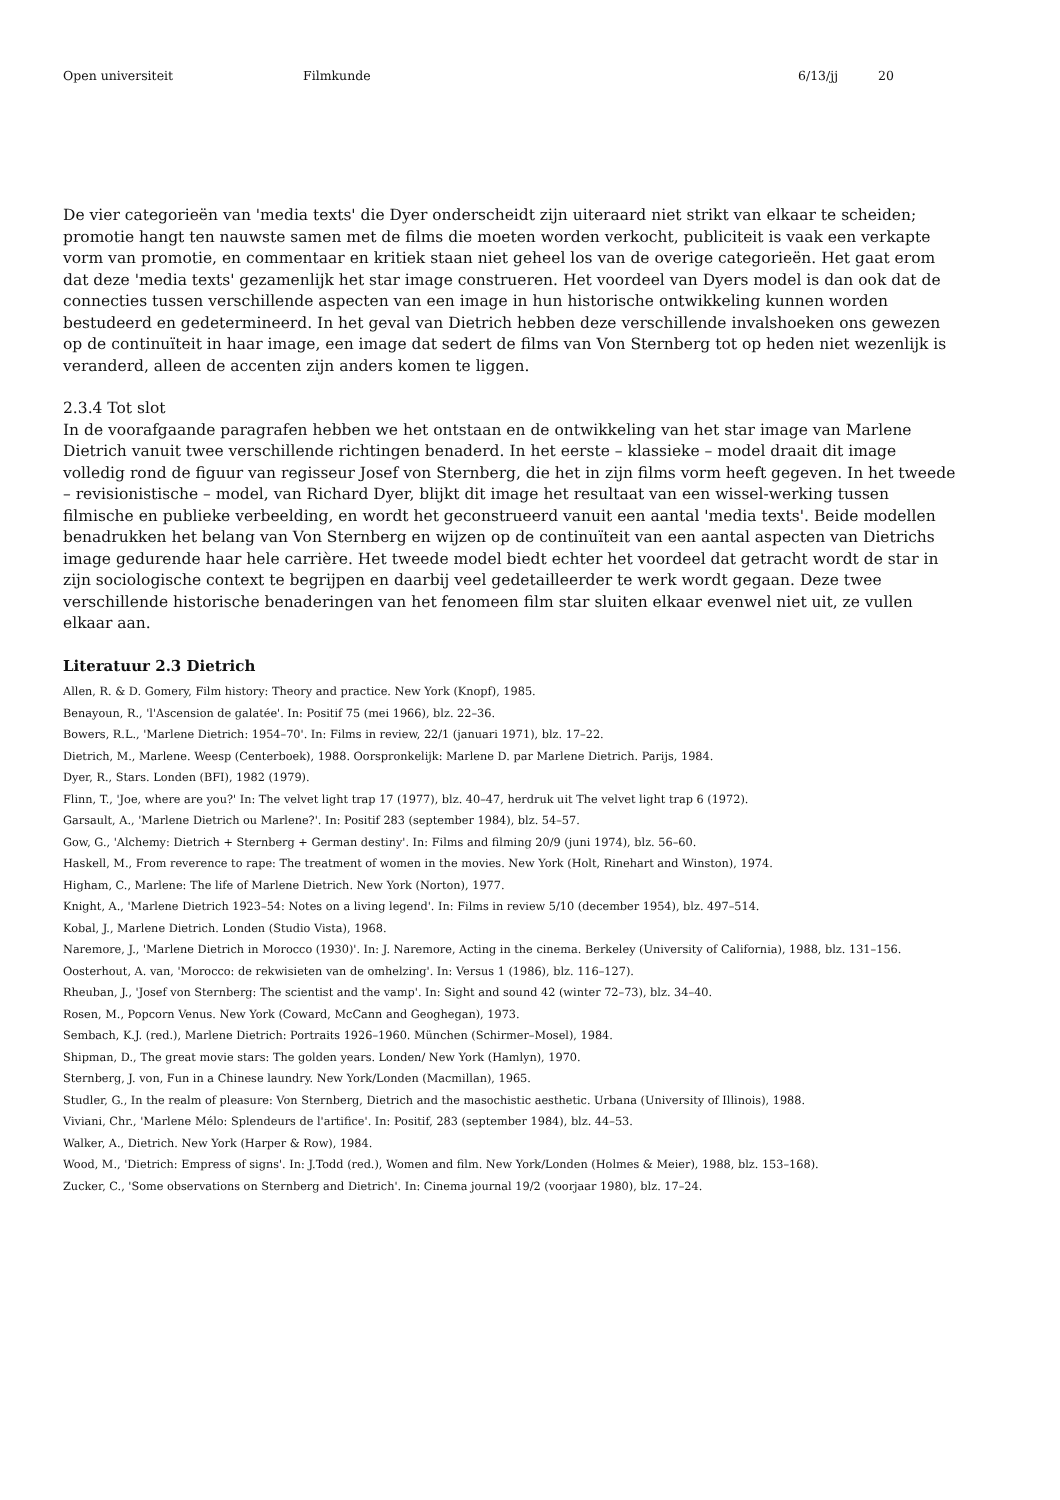Open universiteit Filmkunde 6/13/jj 20
De vier categorieën van 'media texts' die Dyer onderscheidt zijn uiteraard niet strikt van elkaar te scheiden; promotie hangt ten nauwste samen met de films die moeten worden verkocht, publiciteit is vaak een verkapte vorm van promotie, en commentaar en kritiek staan niet geheel los van de overige categorieën. Het gaat erom dat deze 'media texts' gezamenlijk het star image construeren. Het voordeel van Dyers model is dan ook dat de connecties tussen verschillende aspecten van een image in hun historische ontwikkeling kunnen worden bestudeerd en gedetermineerd. In het geval van Dietrich hebben deze verschillende invalshoeken ons gewezen op de continuïteit in haar image, een image dat sedert de films van Von Sternberg tot op heden niet wezenlijk is veranderd, alleen de accenten zijn anders komen te liggen.
2.3.4 Tot slot
In de voorafgaande paragrafen hebben we het ontstaan en de ontwikkeling van het star image van Marlene Dietrich vanuit twee verschillende richtingen benaderd. In het eerste – klassieke – model draait dit image volledig rond de figuur van regisseur Josef von Sternberg, die het in zijn films vorm heeft gegeven. In het tweede – revisionistische – model, van Richard Dyer, blijkt dit image het resultaat van een wissel-werking tussen filmische en publieke verbeelding, en wordt het geconstrueerd vanuit een aantal 'media texts'. Beide modellen benadrukken het belang van Von Sternberg en wijzen op de continuïteit van een aantal aspecten van Dietrichs image gedurende haar hele carrière. Het tweede model biedt echter het voordeel dat getracht wordt de star in zijn sociologische context te begrijpen en daarbij veel gedetailleerder te werk wordt gegaan. Deze twee verschillende historische benaderingen van het fenomeen film star sluiten elkaar evenwel niet uit, ze vullen elkaar aan.
Literatuur 2.3 Dietrich
Allen, R. & D. Gomery, Film history: Theory and practice. New York (Knopf), 1985.
Benayoun, R., 'l'Ascension de galatée'. In: Positif 75 (mei 1966), blz. 22–36.
Bowers, R.L., 'Marlene Dietrich: 1954–70'. In: Films in review, 22/1 (januari 1971), blz. 17–22.
Dietrich, M., Marlene. Weesp (Centerboek), 1988. Oorspronkelijk: Marlene D. par Marlene Dietrich. Parijs, 1984.
Dyer, R., Stars. Londen (BFI), 1982 (1979).
Flinn, T., 'Joe, where are you?' In: The velvet light trap 17 (1977), blz. 40–47, herdruk uit The velvet light trap 6 (1972).
Garsault, A., 'Marlene Dietrich ou Marlene?'. In: Positif 283 (september 1984), blz. 54–57.
Gow, G., 'Alchemy: Dietrich + Sternberg + German destiny'. In: Films and filming 20/9 (juni 1974), blz. 56–60.
Haskell, M., From reverence to rape: The treatment of women in the movies. New York (Holt, Rinehart and Winston), 1974.
Higham, C., Marlene: The life of Marlene Dietrich. New York (Norton), 1977.
Knight, A., 'Marlene Dietrich 1923–54: Notes on a living legend'. In: Films in review 5/10 (december 1954), blz. 497–514.
Kobal, J., Marlene Dietrich. Londen (Studio Vista), 1968.
Naremore, J., 'Marlene Dietrich in Morocco (1930)'. In: J. Naremore, Acting in the cinema. Berkeley (University of California), 1988, blz. 131–156.
Oosterhout, A. van, 'Morocco: de rekwisieten van de omhelzing'. In: Versus 1 (1986), blz. 116–127).
Rheuban, J., 'Josef von Sternberg: The scientist and the vamp'. In: Sight and sound 42 (winter 72–73), blz. 34–40.
Rosen, M., Popcorn Venus. New York (Coward, McCann and Geoghegan), 1973.
Sembach, K.J. (red.), Marlene Dietrich: Portraits 1926–1960. München (Schirmer–Mosel), 1984.
Shipman, D., The great movie stars: The golden years. Londen/ New York (Hamlyn), 1970.
Sternberg, J. von, Fun in a Chinese laundry. New York/Londen (Macmillan), 1965.
Studler, G., In the realm of pleasure: Von Sternberg, Dietrich and the masochistic aesthetic. Urbana (University of Illinois), 1988.
Viviani, Chr., 'Marlene Mélo: Splendeurs de l'artifice'. In: Positif, 283 (september 1984), blz. 44–53.
Walker, A., Dietrich. New York (Harper & Row), 1984.
Wood, M., 'Dietrich: Empress of signs'. In: J.Todd (red.), Women and film. New York/Londen (Holmes & Meier), 1988, blz. 153–168).
Zucker, C., 'Some observations on Sternberg and Dietrich'. In: Cinema journal 19/2 (voorjaar 1980), blz. 17–24.